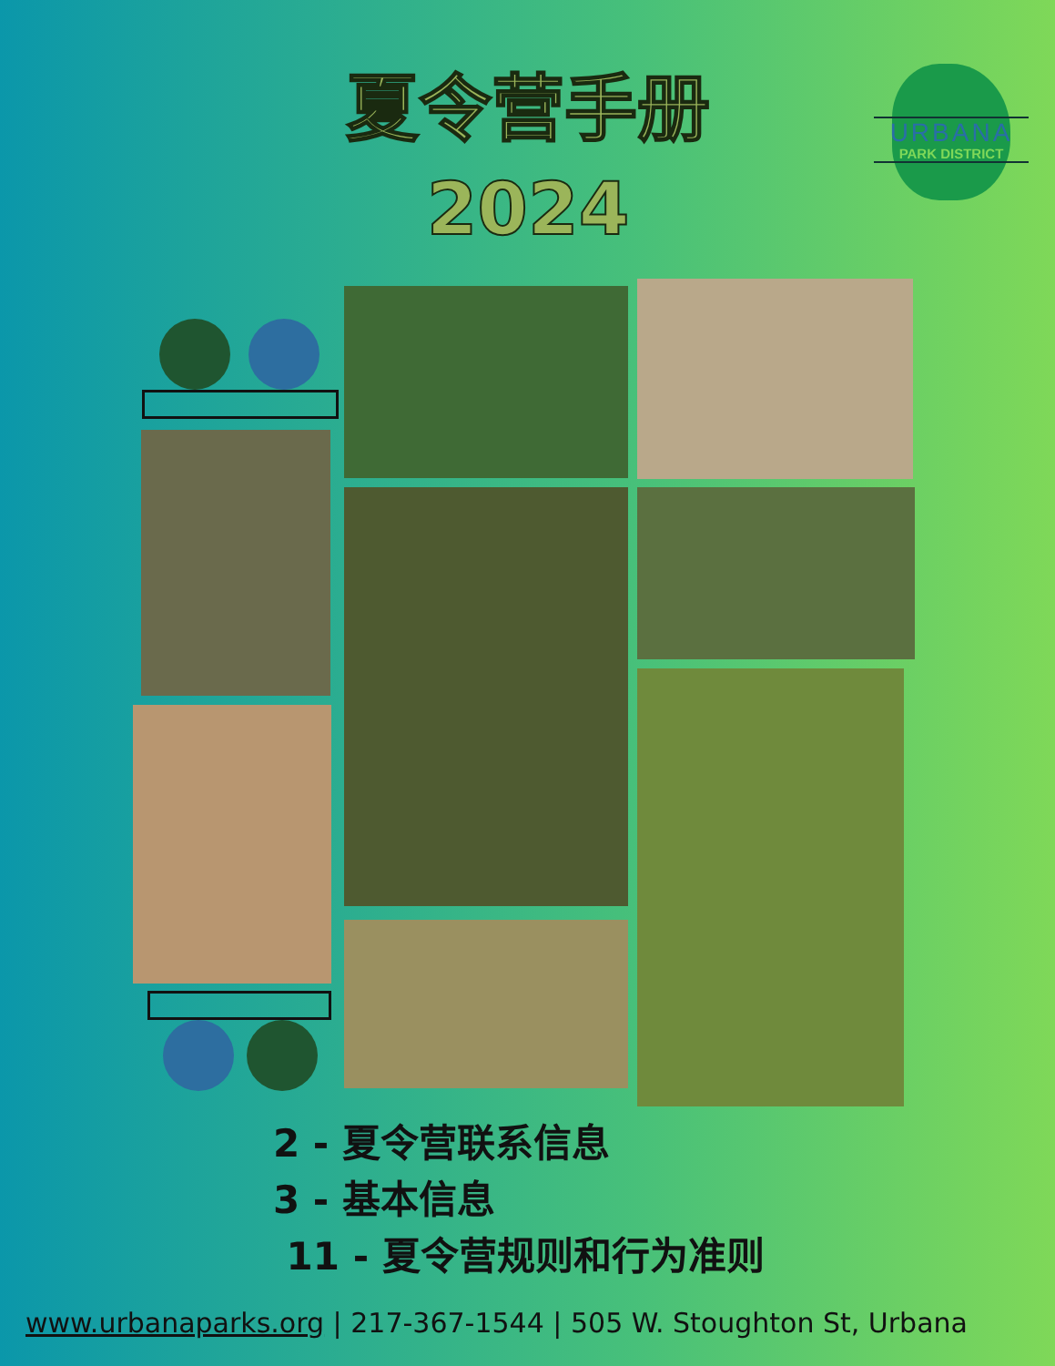夏令营手册
2024
URBANA
PARK DISTRICT
2 - 夏令营联系信息
3 - 基本信息
11 - 夏令营规则和行为准则
www.urbanaparks.org | 217-367-1544 | 505 W. Stoughton St, Urbana